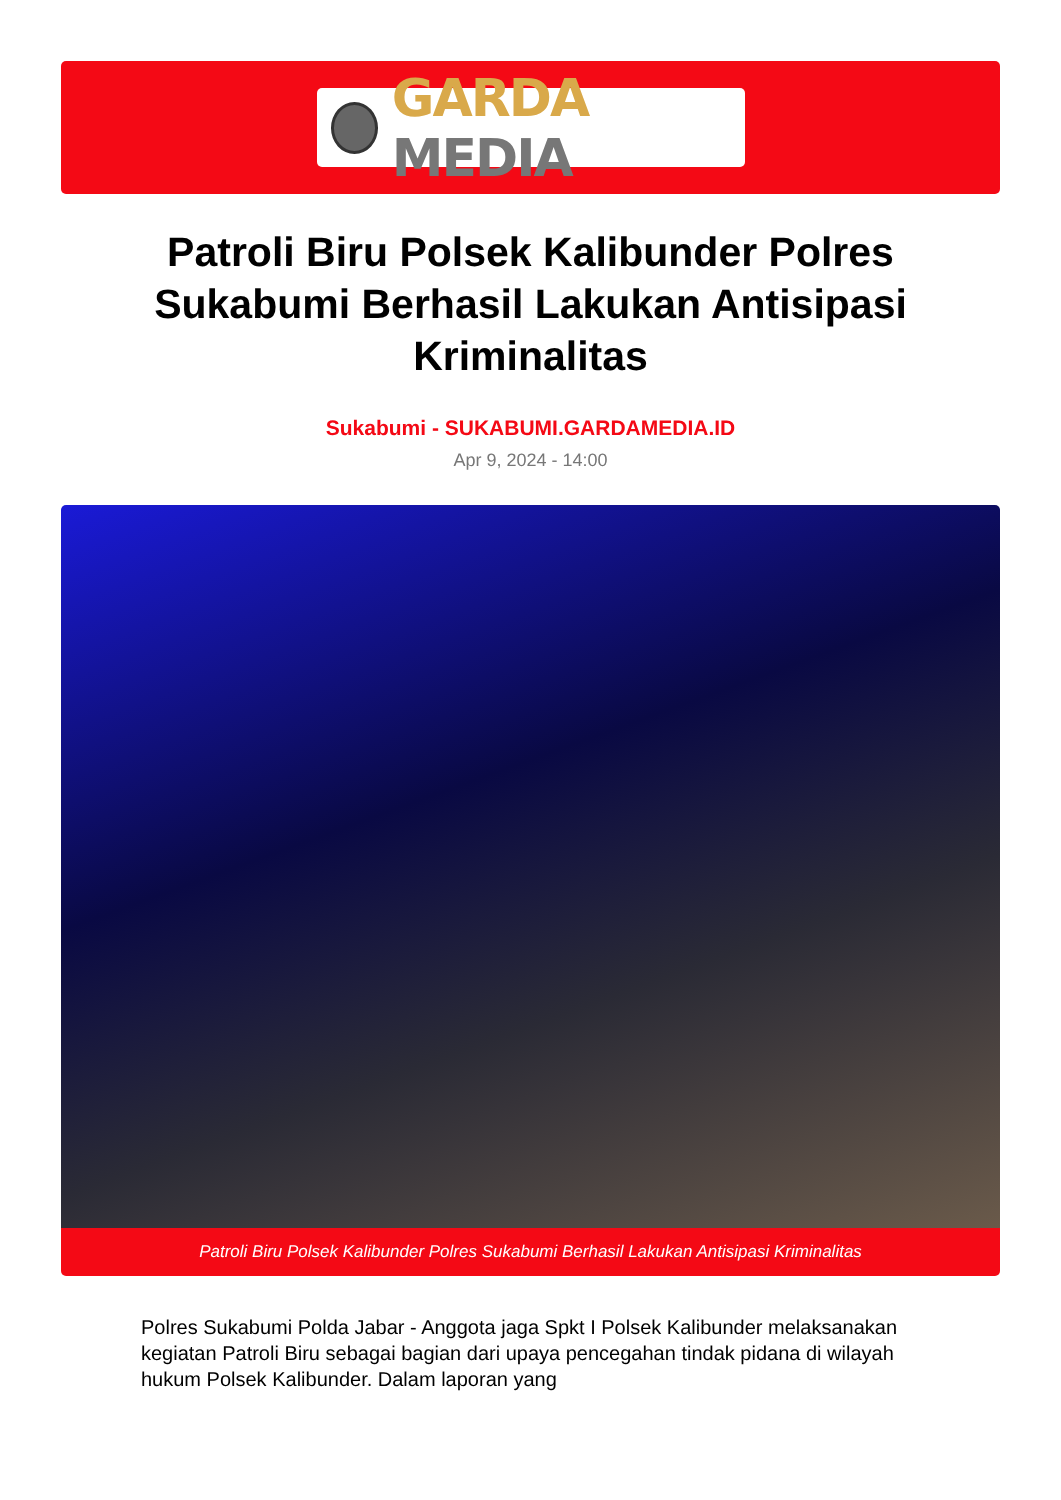GARDA MEDIA
Patroli Biru Polsek Kalibunder Polres Sukabumi Berhasil Lakukan Antisipasi Kriminalitas
Sukabumi - SUKABUMI.GARDAMEDIA.ID
Apr 9, 2024 - 14:00
Patroli Biru Polsek Kalibunder Polres Sukabumi Berhasil Lakukan Antisipasi Kriminalitas
Polres Sukabumi Polda Jabar - Anggota jaga Spkt I Polsek Kalibunder melaksanakan kegiatan Patroli Biru sebagai bagian dari upaya pencegahan tindak pidana di wilayah hukum Polsek Kalibunder. Dalam laporan yang